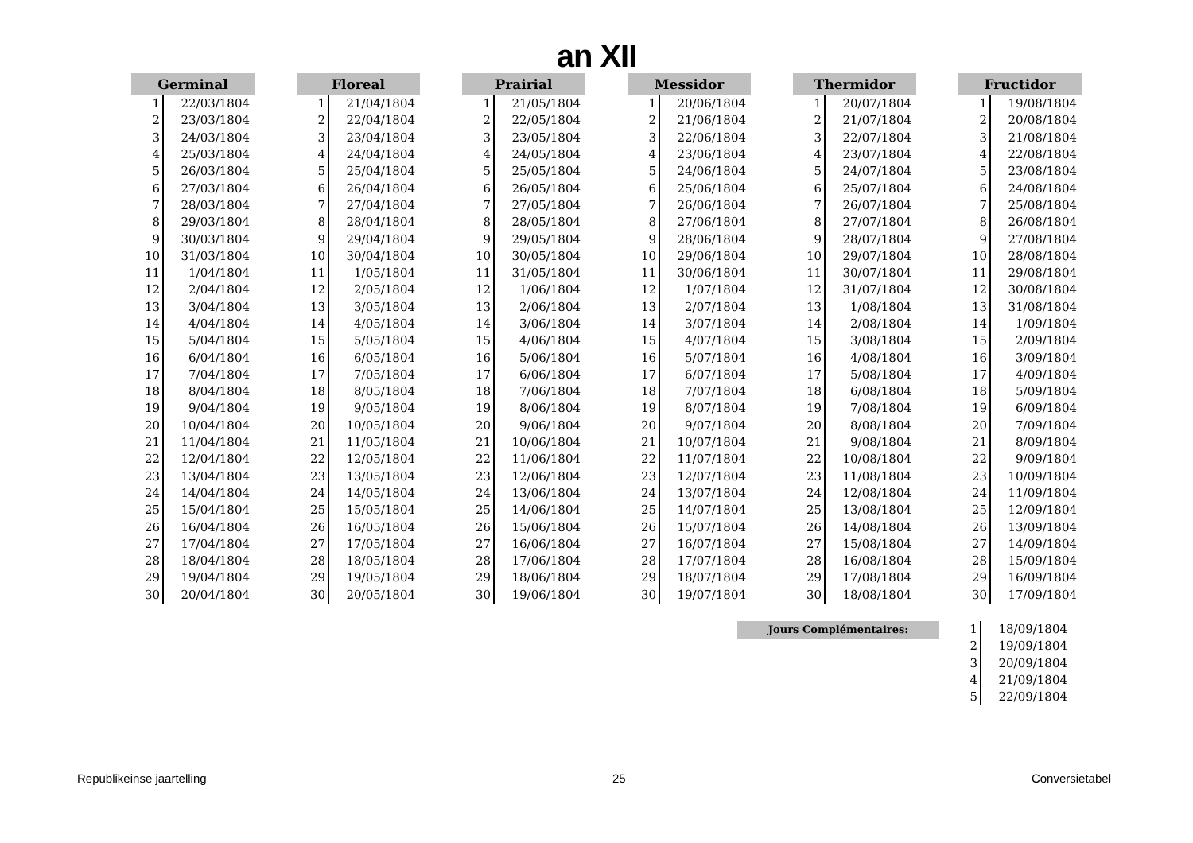an XII
| Germinal | |
| --- | --- |
| 1 | 22/03/1804 |
| 2 | 23/03/1804 |
| 3 | 24/03/1804 |
| 4 | 25/03/1804 |
| 5 | 26/03/1804 |
| 6 | 27/03/1804 |
| 7 | 28/03/1804 |
| 8 | 29/03/1804 |
| 9 | 30/03/1804 |
| 10 | 31/03/1804 |
| 11 | 1/04/1804 |
| 12 | 2/04/1804 |
| 13 | 3/04/1804 |
| 14 | 4/04/1804 |
| 15 | 5/04/1804 |
| 16 | 6/04/1804 |
| 17 | 7/04/1804 |
| 18 | 8/04/1804 |
| 19 | 9/04/1804 |
| 20 | 10/04/1804 |
| 21 | 11/04/1804 |
| 22 | 12/04/1804 |
| 23 | 13/04/1804 |
| 24 | 14/04/1804 |
| 25 | 15/04/1804 |
| 26 | 16/04/1804 |
| 27 | 17/04/1804 |
| 28 | 18/04/1804 |
| 29 | 19/04/1804 |
| 30 | 20/04/1804 |
| Floreal | |
| --- | --- |
| 1 | 21/04/1804 |
| 2 | 22/04/1804 |
| 3 | 23/04/1804 |
| 4 | 24/04/1804 |
| 5 | 25/04/1804 |
| 6 | 26/04/1804 |
| 7 | 27/04/1804 |
| 8 | 28/04/1804 |
| 9 | 29/04/1804 |
| 10 | 30/04/1804 |
| 11 | 1/05/1804 |
| 12 | 2/05/1804 |
| 13 | 3/05/1804 |
| 14 | 4/05/1804 |
| 15 | 5/05/1804 |
| 16 | 6/05/1804 |
| 17 | 7/05/1804 |
| 18 | 8/05/1804 |
| 19 | 9/05/1804 |
| 20 | 10/05/1804 |
| 21 | 11/05/1804 |
| 22 | 12/05/1804 |
| 23 | 13/05/1804 |
| 24 | 14/05/1804 |
| 25 | 15/05/1804 |
| 26 | 16/05/1804 |
| 27 | 17/05/1804 |
| 28 | 18/05/1804 |
| 29 | 19/05/1804 |
| 30 | 20/05/1804 |
| Prairial | |
| --- | --- |
| 1 | 21/05/1804 |
| 2 | 22/05/1804 |
| 3 | 23/05/1804 |
| 4 | 24/05/1804 |
| 5 | 25/05/1804 |
| 6 | 26/05/1804 |
| 7 | 27/05/1804 |
| 8 | 28/05/1804 |
| 9 | 29/05/1804 |
| 10 | 30/05/1804 |
| 11 | 31/05/1804 |
| 12 | 1/06/1804 |
| 13 | 2/06/1804 |
| 14 | 3/06/1804 |
| 15 | 4/06/1804 |
| 16 | 5/06/1804 |
| 17 | 6/06/1804 |
| 18 | 7/06/1804 |
| 19 | 8/06/1804 |
| 20 | 9/06/1804 |
| 21 | 10/06/1804 |
| 22 | 11/06/1804 |
| 23 | 12/06/1804 |
| 24 | 13/06/1804 |
| 25 | 14/06/1804 |
| 26 | 15/06/1804 |
| 27 | 16/06/1804 |
| 28 | 17/06/1804 |
| 29 | 18/06/1804 |
| 30 | 19/06/1804 |
| Messidor | |
| --- | --- |
| 1 | 20/06/1804 |
| 2 | 21/06/1804 |
| 3 | 22/06/1804 |
| 4 | 23/06/1804 |
| 5 | 24/06/1804 |
| 6 | 25/06/1804 |
| 7 | 26/06/1804 |
| 8 | 27/06/1804 |
| 9 | 28/06/1804 |
| 10 | 29/06/1804 |
| 11 | 30/06/1804 |
| 12 | 1/07/1804 |
| 13 | 2/07/1804 |
| 14 | 3/07/1804 |
| 15 | 4/07/1804 |
| 16 | 5/07/1804 |
| 17 | 6/07/1804 |
| 18 | 7/07/1804 |
| 19 | 8/07/1804 |
| 20 | 9/07/1804 |
| 21 | 10/07/1804 |
| 22 | 11/07/1804 |
| 23 | 12/07/1804 |
| 24 | 13/07/1804 |
| 25 | 14/07/1804 |
| 26 | 15/07/1804 |
| 27 | 16/07/1804 |
| 28 | 17/07/1804 |
| 29 | 18/07/1804 |
| 30 | 19/07/1804 |
| Thermidor | |
| --- | --- |
| 1 | 20/07/1804 |
| 2 | 21/07/1804 |
| 3 | 22/07/1804 |
| 4 | 23/07/1804 |
| 5 | 24/07/1804 |
| 6 | 25/07/1804 |
| 7 | 26/07/1804 |
| 8 | 27/07/1804 |
| 9 | 28/07/1804 |
| 10 | 29/07/1804 |
| 11 | 30/07/1804 |
| 12 | 31/07/1804 |
| 13 | 1/08/1804 |
| 14 | 2/08/1804 |
| 15 | 3/08/1804 |
| 16 | 4/08/1804 |
| 17 | 5/08/1804 |
| 18 | 6/08/1804 |
| 19 | 7/08/1804 |
| 20 | 8/08/1804 |
| 21 | 9/08/1804 |
| 22 | 10/08/1804 |
| 23 | 11/08/1804 |
| 24 | 12/08/1804 |
| 25 | 13/08/1804 |
| 26 | 14/08/1804 |
| 27 | 15/08/1804 |
| 28 | 16/08/1804 |
| 29 | 17/08/1804 |
| 30 | 18/08/1804 |
| Fructidor | |
| --- | --- |
| 1 | 19/08/1804 |
| 2 | 20/08/1804 |
| 3 | 21/08/1804 |
| 4 | 22/08/1804 |
| 5 | 23/08/1804 |
| 6 | 24/08/1804 |
| 7 | 25/08/1804 |
| 8 | 26/08/1804 |
| 9 | 27/08/1804 |
| 10 | 28/08/1804 |
| 11 | 29/08/1804 |
| 12 | 30/08/1804 |
| 13 | 31/08/1804 |
| 14 | 1/09/1804 |
| 15 | 2/09/1804 |
| 16 | 3/09/1804 |
| 17 | 4/09/1804 |
| 18 | 5/09/1804 |
| 19 | 6/09/1804 |
| 20 | 7/09/1804 |
| 21 | 8/09/1804 |
| 22 | 9/09/1804 |
| 23 | 10/09/1804 |
| 24 | 11/09/1804 |
| 25 | 12/09/1804 |
| 26 | 13/09/1804 |
| 27 | 14/09/1804 |
| 28 | 15/09/1804 |
| 29 | 16/09/1804 |
| 30 | 17/09/1804 |
Jours Complémentaires:
| 1 | 18/09/1804 |
| 2 | 19/09/1804 |
| 3 | 20/09/1804 |
| 4 | 21/09/1804 |
| 5 | 22/09/1804 |
Republikeinse jaartelling 25 Conversietabel